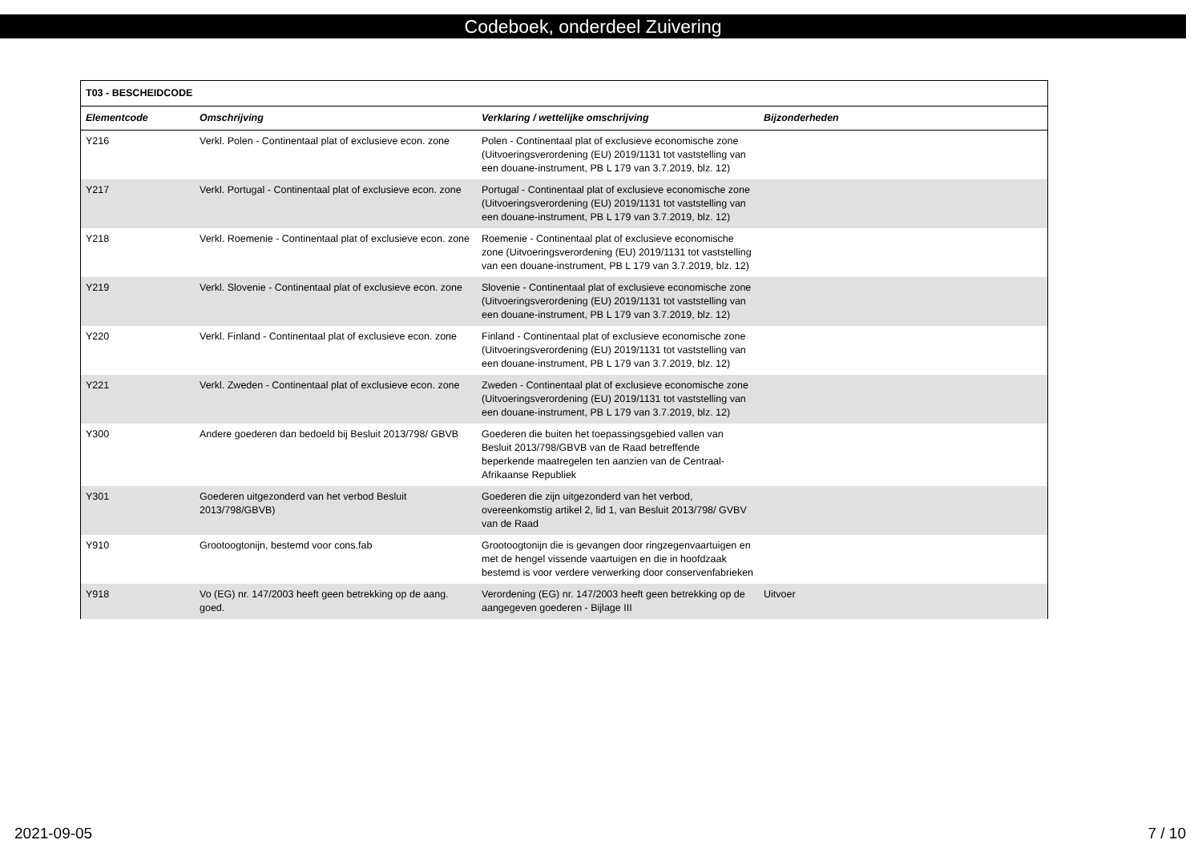Codeboek, onderdeel Zuivering
| T03 - BESCHEIDCODE | | | |
| --- | --- | --- | --- |
| Elementcode | Omschrijving | Verklaring / wettelijke omschrijving | Bijzonderheden |
| Y216 | Verkl. Polen - Continentaal plat of exclusieve econ. zone | Polen - Continentaal plat of exclusieve economische zone (Uitvoeringsverordening (EU) 2019/1131 tot vaststelling van een douane-instrument, PB L 179 van 3.7.2019, blz. 12) | |
| Y217 | Verkl. Portugal - Continentaal plat of exclusieve econ. zone | Portugal - Continentaal plat of exclusieve economische zone (Uitvoeringsverordening (EU) 2019/1131 tot vaststelling van een douane-instrument, PB L 179 van 3.7.2019, blz. 12) | |
| Y218 | Verkl. Roemenie - Continentaal plat of exclusieve econ. zone | Roemenie - Continentaal plat of exclusieve economische zone (Uitvoeringsverordening (EU) 2019/1131 tot vaststelling van een douane-instrument, PB L 179 van 3.7.2019, blz. 12) | |
| Y219 | Verkl. Slovenie - Continentaal plat of exclusieve econ. zone | Slovenie - Continentaal plat of exclusieve economische zone (Uitvoeringsverordening (EU) 2019/1131 tot vaststelling van een douane-instrument, PB L 179 van 3.7.2019, blz. 12) | |
| Y220 | Verkl. Finland - Continentaal plat of exclusieve econ. zone | Finland - Continentaal plat of exclusieve economische zone (Uitvoeringsverordening (EU) 2019/1131 tot vaststelling van een douane-instrument, PB L 179 van 3.7.2019, blz. 12) | |
| Y221 | Verkl. Zweden - Continentaal plat of exclusieve econ. zone | Zweden - Continentaal plat of exclusieve economische zone (Uitvoeringsverordening (EU) 2019/1131 tot vaststelling van een douane-instrument, PB L 179 van 3.7.2019, blz. 12) | |
| Y300 | Andere goederen dan bedoeld bij Besluit 2013/798/ GBVB | Goederen die buiten het toepassingsgebied vallen van Besluit 2013/798/GBVB van de Raad betreffende beperkende maatregelen ten aanzien van de Centraal-Afrikaanse Republiek | |
| Y301 | Goederen uitgezonderd van het verbod Besluit 2013/798/GBVB) | Goederen die zijn uitgezonderd van het verbod, overeenkomstig artikel 2, lid 1, van Besluit 2013/798/ GVBV van de Raad | |
| Y910 | Grootoogtonijn, bestemd voor cons.fab | Grootoogtonijn die is gevangen door ringzegenvaartuigen en met de hengel vissende vaartuigen en die in hoofdzaak bestemd is voor verdere verwerking door conservenfabrieken | |
| Y918 | Vo (EG) nr. 147/2003 heeft geen betrekking op de aang. goed. | Verordening (EG) nr. 147/2003 heeft geen betrekking op de aangegeven goederen - Bijlage III | Uitvoer |
2021-09-05 7 / 10